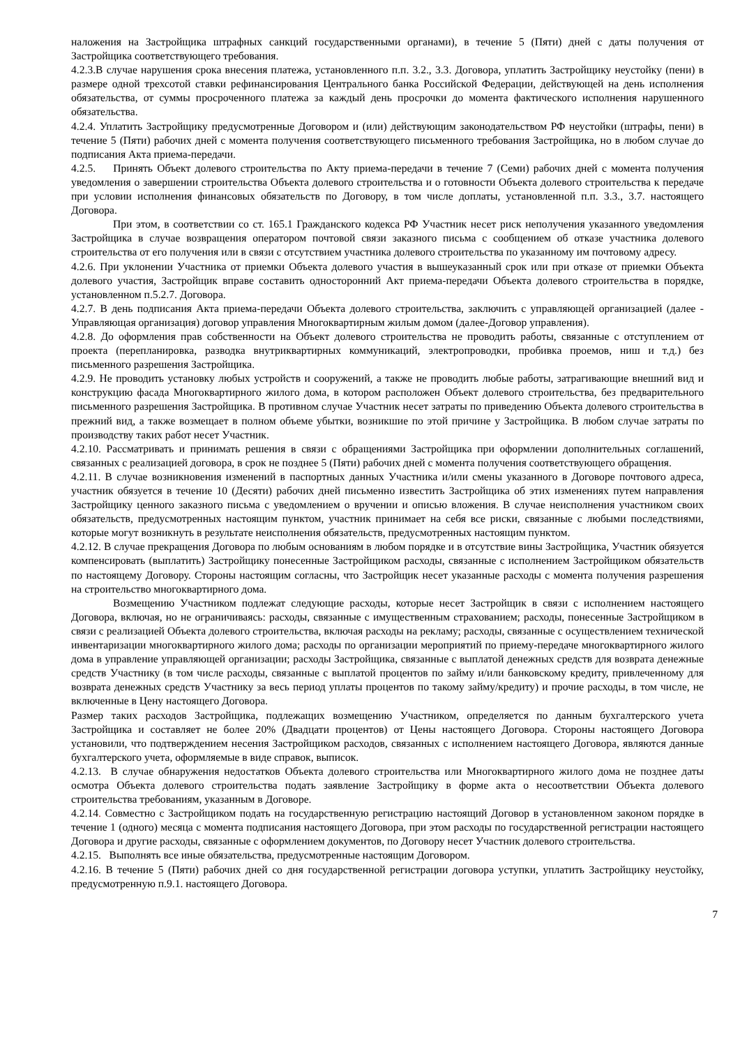наложения на Застройщика штрафных санкций государственными органами), в течение 5 (Пяти) дней с даты получения от Застройщика соответствующего требования.
4.2.3.В случае нарушения срока внесения платежа, установленного п.п. 3.2., 3.3. Договора, уплатить Застройщику неустойку (пени) в размере одной трехсотой ставки рефинансирования Центрального банка Российской Федерации, действующей на день исполнения обязательства, от суммы просроченного платежа за каждый день просрочки до момента фактического исполнения нарушенного обязательства.
4.2.4. Уплатить Застройщику предусмотренные Договором и (или) действующим законодательством РФ неустойки (штрафы, пени) в течение 5 (Пяти) рабочих дней с момента получения соответствующего письменного требования Застройщика, но в любом случае до подписания Акта приема-передачи.
4.2.5. Принять Объект долевого строительства по Акту приема-передачи в течение 7 (Семи) рабочих дней с момента получения уведомления о завершении строительства Объекта долевого строительства и о готовности Объекта долевого строительства к передаче при условии исполнения финансовых обязательств по Договору, в том числе доплаты, установленной п.п. 3.3., 3.7. настоящего Договора.
При этом, в соответствии со ст. 165.1 Гражданского кодекса РФ Участник несет риск неполучения указанного уведомления Застройщика в случае возвращения оператором почтовой связи заказного письма с сообщением об отказе участника долевого строительства от его получения или в связи с отсутствием участника долевого строительства по указанному им почтовому адресу.
4.2.6. При уклонении Участника от приемки Объекта долевого участия в вышеуказанный срок или при отказе от приемки Объекта долевого участия, Застройщик вправе составить односторонний Акт приема-передачи Объекта долевого строительства в порядке, установленном п.5.2.7. Договора.
4.2.7. В день подписания Акта приема-передачи Объекта долевого строительства, заключить с управляющей организацией (далее - Управляющая организация) договор управления Многоквартирным жилым домом (далее-Договор управления).
4.2.8. До оформления прав собственности на Объект долевого строительства не проводить работы, связанные с отступлением от проекта (перепланировка, разводка внутриквартирных коммуникаций, электропроводки, пробивка проемов, ниш и т.д.) без письменного разрешения Застройщика.
4.2.9. Не проводить установку любых устройств и сооружений, а также не проводить любые работы, затрагивающие внешний вид и конструкцию фасада Многоквартирного жилого дома, в котором расположен Объект долевого строительства, без предварительного письменного разрешения Застройщика. В противном случае Участник несет затраты по приведению Объекта долевого строительства в прежний вид, а также возмещает в полном объеме убытки, возникшие по этой причине у Застройщика. В любом случае затраты по производству таких работ несет Участник.
4.2.10. Рассматривать и принимать решения в связи с обращениями Застройщика при оформлении дополнительных соглашений, связанных с реализацией договора, в срок не позднее 5 (Пяти) рабочих дней с момента получения соответствующего обращения.
4.2.11. В случае возникновения изменений в паспортных данных Участника и/или смены указанного в Договоре почтового адреса, участник обязуется в течение 10 (Десяти) рабочих дней письменно известить Застройщика об этих изменениях путем направления Застройщику ценного заказного письма с уведомлением о вручении и описью вложения. В случае неисполнения участником своих обязательств, предусмотренных настоящим пунктом, участник принимает на себя все риски, связанные с любыми последствиями, которые могут возникнуть в результате неисполнения обязательств, предусмотренных настоящим пунктом.
4.2.12. В случае прекращения Договора по любым основаниям в любом порядке и в отсутствие вины Застройщика, Участник обязуется компенсировать (выплатить) Застройщику понесенные Застройщиком расходы, связанные с исполнением Застройщиком обязательств по настоящему Договору. Стороны настоящим согласны, что Застройщик несет указанные расходы с момента получения разрешения на строительство многоквартирного дома.
Возмещению Участником подлежат следующие расходы, которые несет Застройщик в связи с исполнением настоящего Договора, включая, но не ограничиваясь: расходы, связанные с имущественным страхованием; расходы, понесенные Застройщиком в связи с реализацией Объекта долевого строительства, включая расходы на рекламу; расходы, связанные с осуществлением технической инвентаризации многоквартирного жилого дома; расходы по организации мероприятий по приему-передаче многоквартирного жилого дома в управление управляющей организации; расходы Застройщика, связанные с выплатой денежных средств для возврата денежные средств Участнику (в том числе расходы, связанные с выплатой процентов по займу и/или банковскому кредиту, привлеченному для возврата денежных средств Участнику за весь период уплаты процентов по такому займу/кредиту) и прочие расходы, в том числе, не включенные в Цену настоящего Договора.
Размер таких расходов Застройщика, подлежащих возмещению Участником, определяется по данным бухгалтерского учета Застройщика и составляет не более 20% (Двадцати процентов) от Цены настоящего Договора. Стороны настоящего Договора установили, что подтверждением несения Застройщиком расходов, связанных с исполнением настоящего Договора, являются данные бухгалтерского учета, оформляемые в виде справок, выписок.
4.2.13. В случае обнаружения недостатков Объекта долевого строительства или Многоквартирного жилого дома не позднее даты осмотра Объекта долевого строительства подать заявление Застройщику в форме акта о несоответствии Объекта долевого строительства требованиям, указанным в Договоре.
4.2.14. Совместно с Застройщиком подать на государственную регистрацию настоящий Договор в установленном законом порядке в течение 1 (одного) месяца с момента подписания настоящего Договора, при этом расходы по государственной регистрации настоящего Договора и другие расходы, связанные с оформлением документов, по Договору несет Участник долевого строительства.
4.2.15. Выполнять все иные обязательства, предусмотренные настоящим Договором.
4.2.16. В течение 5 (Пяти) рабочих дней со дня государственной регистрации договора уступки, уплатить Застройщику неустойку, предусмотренную п.9.1. настоящего Договора.
7